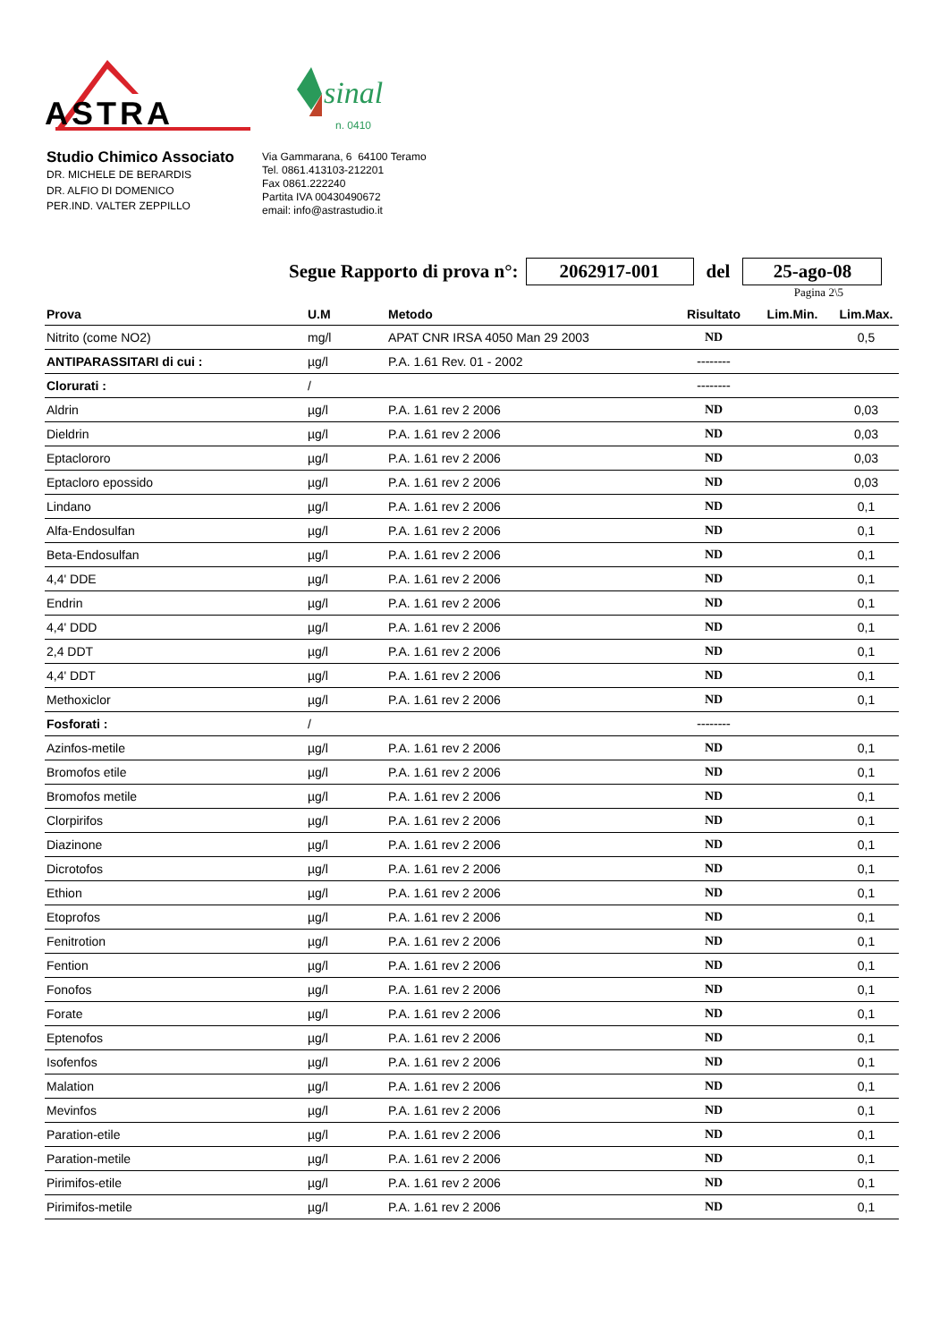ASTRA
sinal
n. 0410
Studio Chimico Associato
DR. MICHELE DE BERARDIS
DR. ALFIO DI DOMENICO
PER.IND. VALTER ZEPPILLO
Via Gammarana, 6 64100 Teramo
Tel. 0861.413103-212201
Fax 0861.222240
Partita IVA 00430490672
email: info@astrastudio.it
Segue Rapporto di prova n°: 2062917-001 del 25-ago-08
Pagina 2\5
| Prova | U.M | Metodo | Risultato | Lim.Min. | Lim.Max. |
| --- | --- | --- | --- | --- | --- |
| Nitrito (come NO2) | mg/l | APAT CNR IRSA 4050 Man 29 2003 | ND | | 0,5 |
| ANTIPARASSITARI di cui : | µg/l | P.A. 1.61 Rev. 01 - 2002 | -------- | | |
| Clorurati : | / | | -------- | | |
| Aldrin | µg/l | P.A. 1.61 rev 2 2006 | ND | | 0,03 |
| Dieldrin | µg/l | P.A. 1.61 rev 2 2006 | ND | | 0,03 |
| Eptaclororo | µg/l | P.A. 1.61 rev 2 2006 | ND | | 0,03 |
| Eptacloro epossido | µg/l | P.A. 1.61 rev 2 2006 | ND | | 0,03 |
| Lindano | µg/l | P.A. 1.61 rev 2 2006 | ND | | 0,1 |
| Alfa-Endosulfan | µg/l | P.A. 1.61 rev 2 2006 | ND | | 0,1 |
| Beta-Endosulfan | µg/l | P.A. 1.61 rev 2 2006 | ND | | 0,1 |
| 4,4' DDE | µg/l | P.A. 1.61 rev 2 2006 | ND | | 0,1 |
| Endrin | µg/l | P.A. 1.61 rev 2 2006 | ND | | 0,1 |
| 4,4' DDD | µg/l | P.A. 1.61 rev 2 2006 | ND | | 0,1 |
| 2,4 DDT | µg/l | P.A. 1.61 rev 2 2006 | ND | | 0,1 |
| 4,4' DDT | µg/l | P.A. 1.61 rev 2 2006 | ND | | 0,1 |
| Methoxiclor | µg/l | P.A. 1.61 rev 2 2006 | ND | | 0,1 |
| Fosforati : | / | | -------- | | |
| Azinfos-metile | µg/l | P.A. 1.61 rev 2 2006 | ND | | 0,1 |
| Bromofos etile | µg/l | P.A. 1.61 rev 2 2006 | ND | | 0,1 |
| Bromofos metile | µg/l | P.A. 1.61 rev 2 2006 | ND | | 0,1 |
| Clorpirifos | µg/l | P.A. 1.61 rev 2 2006 | ND | | 0,1 |
| Diazinone | µg/l | P.A. 1.61 rev 2 2006 | ND | | 0,1 |
| Dicrotofos | µg/l | P.A. 1.61 rev 2 2006 | ND | | 0,1 |
| Ethion | µg/l | P.A. 1.61 rev 2 2006 | ND | | 0,1 |
| Etoprofos | µg/l | P.A. 1.61 rev 2 2006 | ND | | 0,1 |
| Fenitrotion | µg/l | P.A. 1.61 rev 2 2006 | ND | | 0,1 |
| Fention | µg/l | P.A. 1.61 rev 2 2006 | ND | | 0,1 |
| Fonofos | µg/l | P.A. 1.61 rev 2 2006 | ND | | 0,1 |
| Forate | µg/l | P.A. 1.61 rev 2 2006 | ND | | 0,1 |
| Eptenofos | µg/l | P.A. 1.61 rev 2 2006 | ND | | 0,1 |
| Isofenfos | µg/l | P.A. 1.61 rev 2 2006 | ND | | 0,1 |
| Malation | µg/l | P.A. 1.61 rev 2 2006 | ND | | 0,1 |
| Mevinfos | µg/l | P.A. 1.61 rev 2 2006 | ND | | 0,1 |
| Paration-etile | µg/l | P.A. 1.61 rev 2 2006 | ND | | 0,1 |
| Paration-metile | µg/l | P.A. 1.61 rev 2 2006 | ND | | 0,1 |
| Pirimifos-etile | µg/l | P.A. 1.61 rev 2 2006 | ND | | 0,1 |
| Pirimifos-metile | µg/l | P.A. 1.61 rev 2 2006 | ND | | 0,1 |